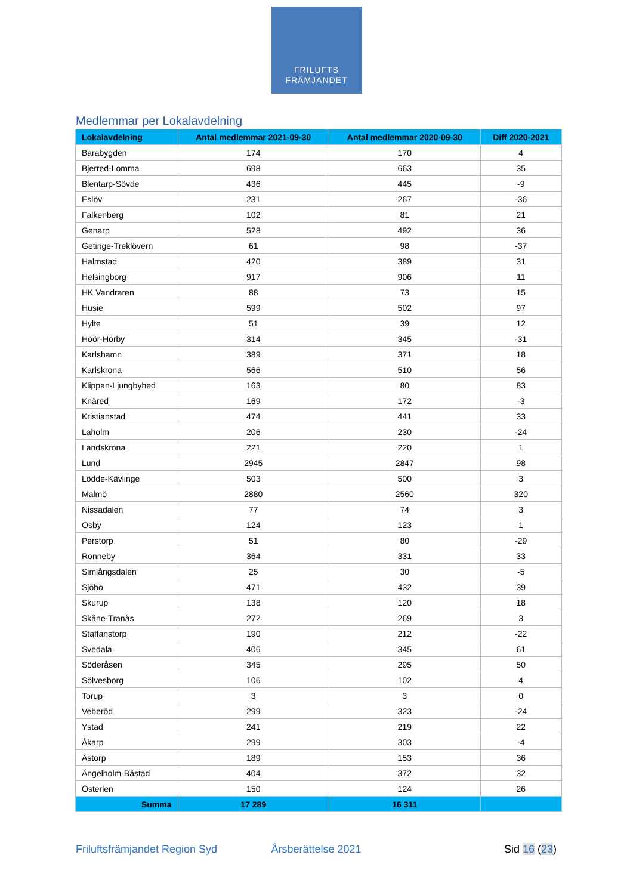FRILUFTS
FRÄMJANDET
Medlemmar per Lokalavdelning
| Lokalavdelning | Antal medlemmar 2021-09-30 | Antal medlemmar 2020-09-30 | Diff 2020-2021 |
| --- | --- | --- | --- |
| Barabygden | 174 | 170 | 4 |
| Bjerred-Lomma | 698 | 663 | 35 |
| Blentarp-Sövde | 436 | 445 | -9 |
| Eslöv | 231 | 267 | -36 |
| Falkenberg | 102 | 81 | 21 |
| Genarp | 528 | 492 | 36 |
| Getinge-Treklövern | 61 | 98 | -37 |
| Halmstad | 420 | 389 | 31 |
| Helsingborg | 917 | 906 | 11 |
| HK Vandraren | 88 | 73 | 15 |
| Husie | 599 | 502 | 97 |
| Hylte | 51 | 39 | 12 |
| Höör-Hörby | 314 | 345 | -31 |
| Karlshamn | 389 | 371 | 18 |
| Karlskrona | 566 | 510 | 56 |
| Klippan-Ljungbyhed | 163 | 80 | 83 |
| Knäred | 169 | 172 | -3 |
| Kristianstad | 474 | 441 | 33 |
| Laholm | 206 | 230 | -24 |
| Landskrona | 221 | 220 | 1 |
| Lund | 2945 | 2847 | 98 |
| Lödde-Kävlinge | 503 | 500 | 3 |
| Malmö | 2880 | 2560 | 320 |
| Nissadalen | 77 | 74 | 3 |
| Osby | 124 | 123 | 1 |
| Perstorp | 51 | 80 | -29 |
| Ronneby | 364 | 331 | 33 |
| Simlångsdalen | 25 | 30 | -5 |
| Sjöbo | 471 | 432 | 39 |
| Skurup | 138 | 120 | 18 |
| Skåne-Tranås | 272 | 269 | 3 |
| Staffanstorp | 190 | 212 | -22 |
| Svedala | 406 | 345 | 61 |
| Söderåsen | 345 | 295 | 50 |
| Sölvesborg | 106 | 102 | 4 |
| Torup | 3 | 3 | 0 |
| Veberöd | 299 | 323 | -24 |
| Ystad | 241 | 219 | 22 |
| Åkarp | 299 | 303 | -4 |
| Åstorp | 189 | 153 | 36 |
| Ängelholm-Båstad | 404 | 372 | 32 |
| Österlen | 150 | 124 | 26 |
| Summa | 17 289 | 16 311 | |
Friluftsfrämjandet Region Syd Årsberättelse 2021 Sid 16 (23)